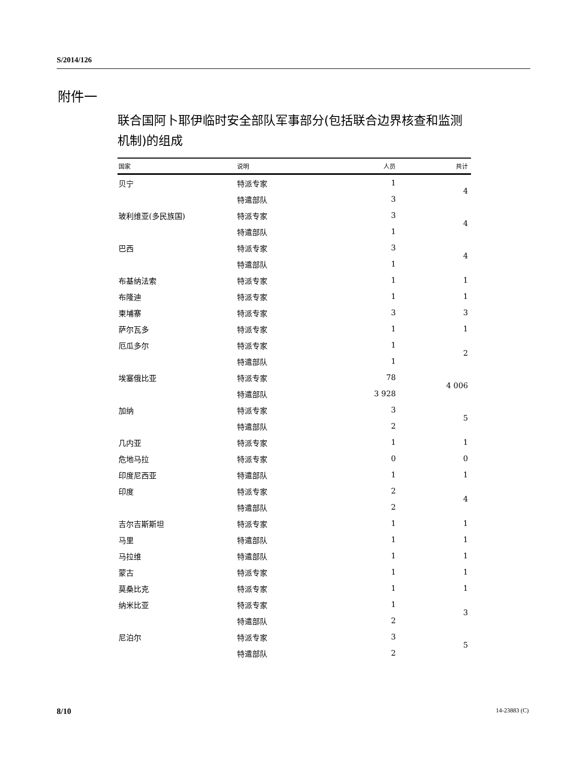S/2014/126
附件一
联合国阿卜耶伊临时安全部队军事部分(包括联合边界核查和监测机制)的组成
| 国家 | 说明 | 人员 | 共计 |
| --- | --- | --- | --- |
| 贝宁 | 特派专家 | 1 | 4 |
| | 特遣部队 | 3 | |
| 玻利维亚(多民族国) | 特派专家 | 3 | 4 |
| | 特遣部队 | 1 | |
| 巴西 | 特派专家 | 3 | 4 |
| | 特遣部队 | 1 | |
| 布基纳法索 | 特派专家 | 1 | 1 |
| 布隆迪 | 特派专家 | 1 | 1 |
| 柬埔寨 | 特派专家 | 3 | 3 |
| 萨尔瓦多 | 特派专家 | 1 | 1 |
| 厄瓜多尔 | 特派专家 | 1 | 2 |
| | 特遣部队 | 1 | |
| 埃塞俄比亚 | 特派专家 | 78 | 4 006 |
| | 特遣部队 | 3 928 | |
| 加纳 | 特派专家 | 3 | 5 |
| | 特遣部队 | 2 | |
| 几内亚 | 特派专家 | 1 | 1 |
| 危地马拉 | 特派专家 | 0 | 0 |
| 印度尼西亚 | 特遣部队 | 1 | 1 |
| 印度 | 特派专家 | 2 | 4 |
| | 特遣部队 | 2 | |
| 吉尔吉斯斯坦 | 特派专家 | 1 | 1 |
| 马里 | 特遣部队 | 1 | 1 |
| 马拉维 | 特遣部队 | 1 | 1 |
| 蒙古 | 特派专家 | 1 | 1 |
| 莫桑比克 | 特派专家 | 1 | 1 |
| 纳米比亚 | 特派专家 | 1 | 3 |
| | 特遣部队 | 2 | |
| 尼泊尔 | 特派专家 | 3 | 5 |
| | 特遣部队 | 2 | |
8/10 14-23883 (C)